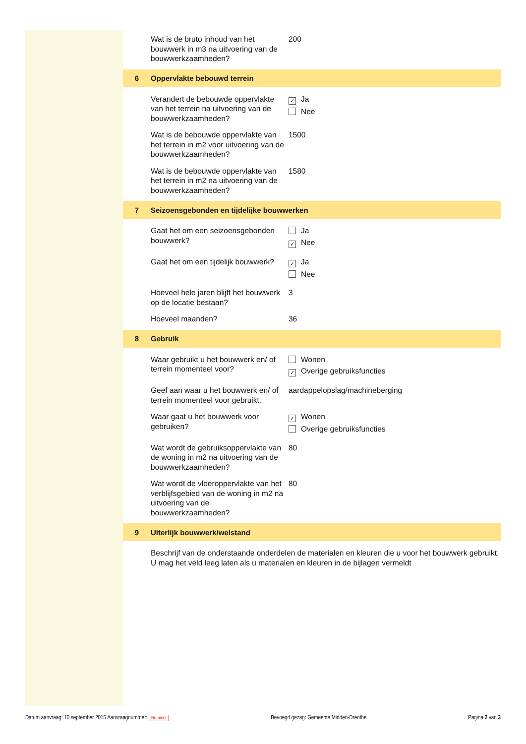Wat is de bruto inhoud van het bouwwerk in m3 na uitvoering van de bouwwerkzaamheden?
200
6 Oppervlakte bebouwd terrein
Verandert de bebouwde oppervlakte van het terrein na uitvoering van de bouwwerkzaamheden?
✓ Ja
Nee
Wat is de bebouwde oppervlakte van het terrein in m2 voor uitvoering van de bouwwerkzaamheden?
1500
Wat is de bebouwde oppervlakte van het terrein in m2 na uitvoering van de bouwwerkzaamheden?
1580
7 Seizoensgebonden en tijdelijke bouwwerken
Gaat het om een seizoensgebonden bouwwerk?
Ja
✓ Nee
Gaat het om een tijdelijk bouwwerk?
✓ Ja
Nee
Hoeveel hele jaren blijft het bouwwerk op de locatie bestaan?
3
Hoeveel maanden? 36
8 Gebruik
Waar gebruikt u het bouwwerk en/ of terrein momenteel voor?
Wonen
✓ Overige gebruiksfuncties
Geef aan waar u het bouwwerk en/ of terrein momenteel voor gebruikt.
aardappelopslag/machineberging
Waar gaat u het bouwwerk voor gebruiken?
✓ Wonen
Overige gebruiksfuncties
Wat wordt de gebruiksoppervlakte van de woning in m2 na uitvoering van de bouwwerkzaamheden?
80
Wat wordt de vloeroppervlakte van het verblijfsgebied van de woning in m2 na uitvoering van de bouwwerkzaamheden?
80
9 Uiterlijk bouwwerk/welstand
Beschrijf van de onderstaande onderdelen de materialen en kleuren die u voor het bouwwerk gebruikt. U mag het veld leeg laten als u materialen en kleuren in de bijlagen vermeldt
Datum aanvraag: 10 september 2015 Aanvraagnummer: Nummer Bevoegd gezag: Gemeente Midden-Drenthe Pagina 2 van 3